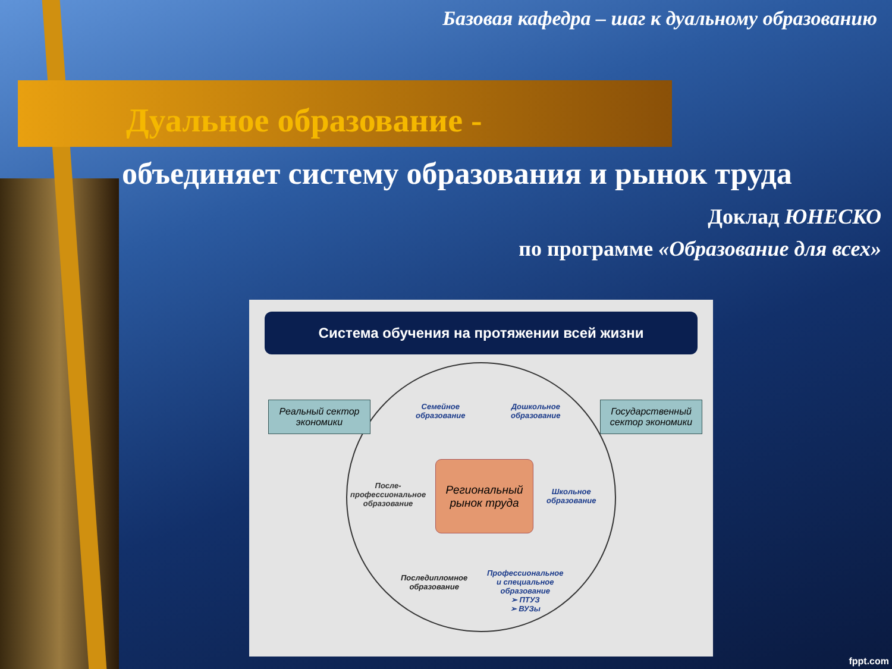Базовая кафедра – шаг к дуальному образованию
Дуальное образование -
объединяет систему образования и рынок труда
Доклад ЮНЕСКО
по программе «Образование для всех»
Система обучения на протяжении всей жизни
Реальный сектор экономики
Государственный сектор экономики
Региональный рынок труда
Семейное
образование
Дошкольное
образование
Школьное
образование
После-
профессиональное
образование
Последипломное
образование
Профессиональное
и специальное
образование
➢ ПТУЗ
➢ ВУЗы
fppt.com